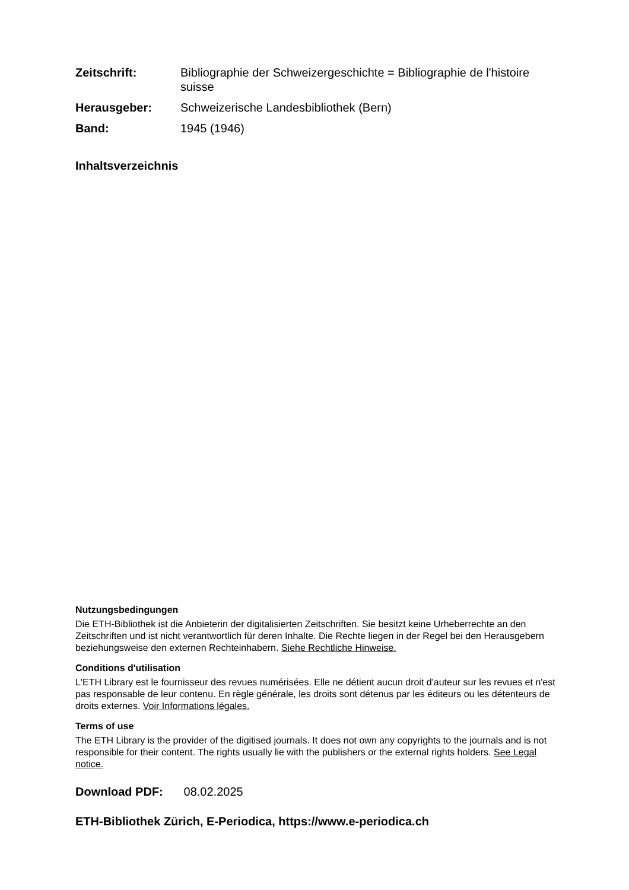Zeitschrift: Bibliographie der Schweizergeschichte = Bibliographie de l'histoire suisse
Herausgeber: Schweizerische Landesbibliothek (Bern)
Band: 1945 (1946)
Inhaltsverzeichnis
Nutzungsbedingungen
Die ETH-Bibliothek ist die Anbieterin der digitalisierten Zeitschriften. Sie besitzt keine Urheberrechte an den Zeitschriften und ist nicht verantwortlich für deren Inhalte. Die Rechte liegen in der Regel bei den Herausgebern beziehungsweise den externen Rechteinhabern. Siehe Rechtliche Hinweise.
Conditions d'utilisation
L'ETH Library est le fournisseur des revues numérisées. Elle ne détient aucun droit d'auteur sur les revues et n'est pas responsable de leur contenu. En règle générale, les droits sont détenus par les éditeurs ou les détenteurs de droits externes. Voir Informations légales.
Terms of use
The ETH Library is the provider of the digitised journals. It does not own any copyrights to the journals and is not responsible for their content. The rights usually lie with the publishers or the external rights holders. See Legal notice.
Download PDF: 08.02.2025
ETH-Bibliothek Zürich, E-Periodica, https://www.e-periodica.ch